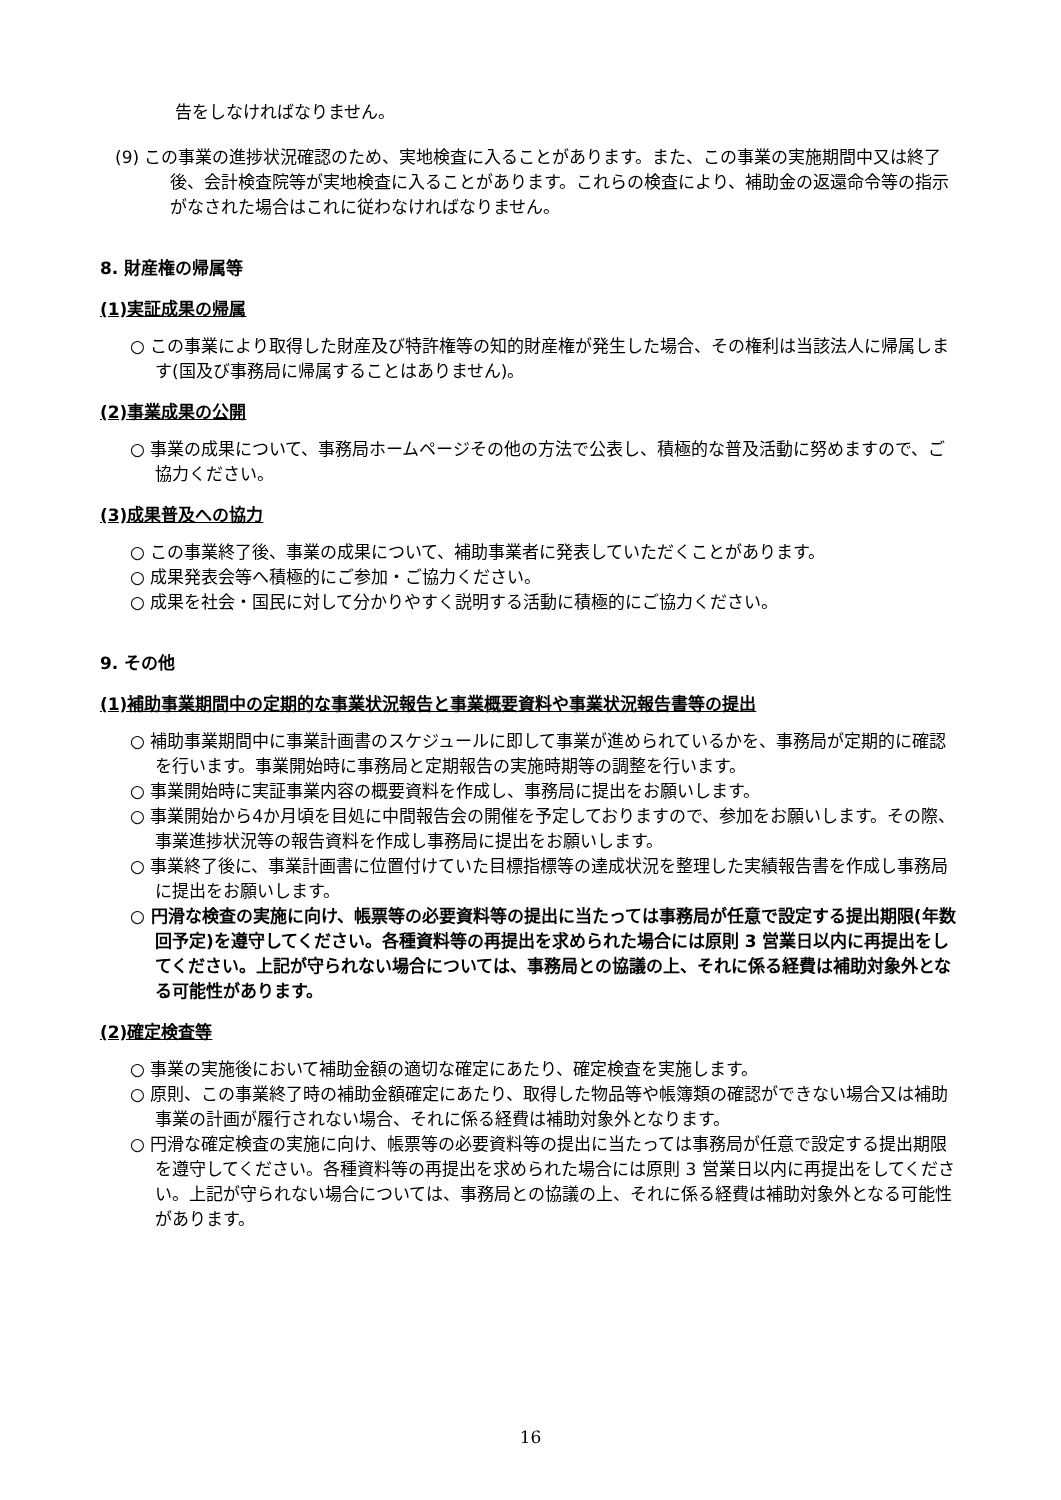告をしなければなりません。
(9) この事業の進捗状況確認のため、実地検査に入ることがあります。また、この事業の実施期間中又は終了後、会計検査院等が実地検査に入ることがあります。これらの検査により、補助金の返還命令等の指示がなされた場合はこれに従わなければなりません。
8. 財産権の帰属等
(1)実証成果の帰属
○ この事業により取得した財産及び特許権等の知的財産権が発生した場合、その権利は当該法人に帰属します(国及び事務局に帰属することはありません)。
(2)事業成果の公開
○ 事業の成果について、事務局ホームページその他の方法で公表し、積極的な普及活動に努めますので、ご協力ください。
(3)成果普及への協力
○ この事業終了後、事業の成果について、補助事業者に発表していただくことがあります。
○ 成果発表会等へ積極的にご参加・ご協力ください。
○ 成果を社会・国民に対して分かりやすく説明する活動に積極的にご協力ください。
9. その他
(1)補助事業期間中の定期的な事業状況報告と事業概要資料や事業状況報告書等の提出
○ 補助事業期間中に事業計画書のスケジュールに即して事業が進められているかを、事務局が定期的に確認を行います。事業開始時に事務局と定期報告の実施時期等の調整を行います。
○ 事業開始時に実証事業内容の概要資料を作成し、事務局に提出をお願いします。
○ 事業開始から4か月頃を目処に中間報告会の開催を予定しておりますので、参加をお願いします。その際、事業進捗状況等の報告資料を作成し事務局に提出をお願いします。
○ 事業終了後に、事業計画書に位置付けていた目標指標等の達成状況を整理した実績報告書を作成し事務局に提出をお願いします。
○ 円滑な検査の実施に向け、帳票等の必要資料等の提出に当たっては事務局が任意で設定する提出期限(年数回予定)を遵守してください。各種資料等の再提出を求められた場合には原則 3 営業日以内に再提出をしてください。上記が守られない場合については、事務局との協議の上、それに係る経費は補助対象外となる可能性があります。
(2)確定検査等
○ 事業の実施後において補助金額の適切な確定にあたり、確定検査を実施します。
○ 原則、この事業終了時の補助金額確定にあたり、取得した物品等や帳簿類の確認ができない場合又は補助事業の計画が履行されない場合、それに係る経費は補助対象外となります。
○ 円滑な確定検査の実施に向け、帳票等の必要資料等の提出に当たっては事務局が任意で設定する提出期限を遵守してください。各種資料等の再提出を求められた場合には原則 3 営業日以内に再提出をしてください。上記が守られない場合については、事務局との協議の上、それに係る経費は補助対象外となる可能性があります。
16